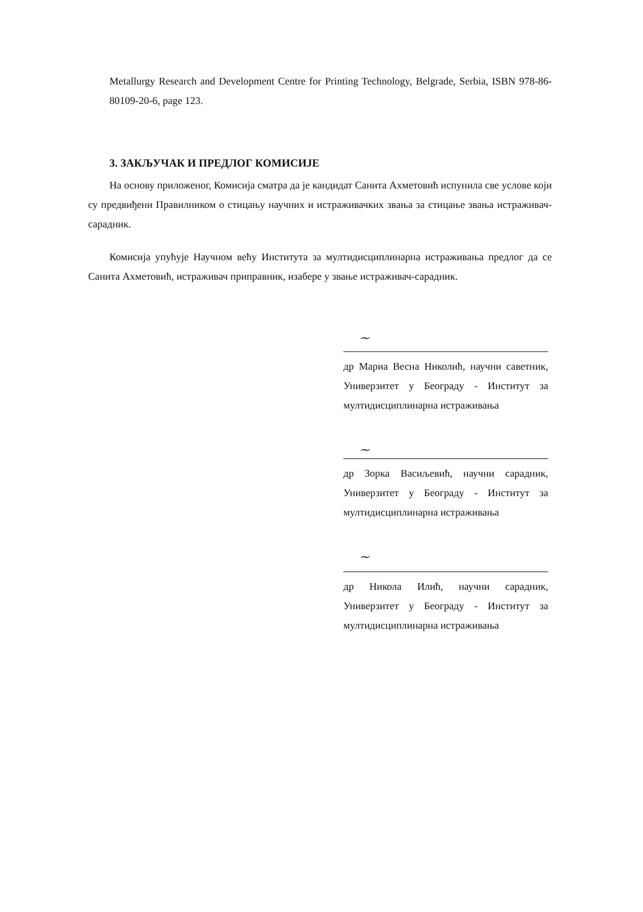Metallurgy Research and Development Centre for Printing Technology, Belgrade, Serbia, ISBN 978-86-80109-20-6, page 123.
3. ЗАКЉУЧАК И ПРЕДЛОГ КОМИСИЈЕ
На основу приложеног, Комисија сматра да је кандидат Санита Ахметовић испунила све услове који су предвиђени Правилником о стицању научних и истраживачких звања за стицање звања истраживач-сарадник.
Комисија упућује Научном већу Института за мултидисциплинарна истраживања предлог да се Санита Ахметовић, истраживач приправник, изабере у звање истраживач-сарадник.
~
др Мариа Весна Николић, научни саветник, Универзитет у Београду - Институт за мултидисциплинарна истраживања
~
др Зорка Васиљевић, научни сарадник, Универзитет у Београду - Институт за мултидисциплинарна истраживања
~
др Никола Илић, научни сарадник, Универзитет у Београду - Институт за мултидисциплинарна истраживања